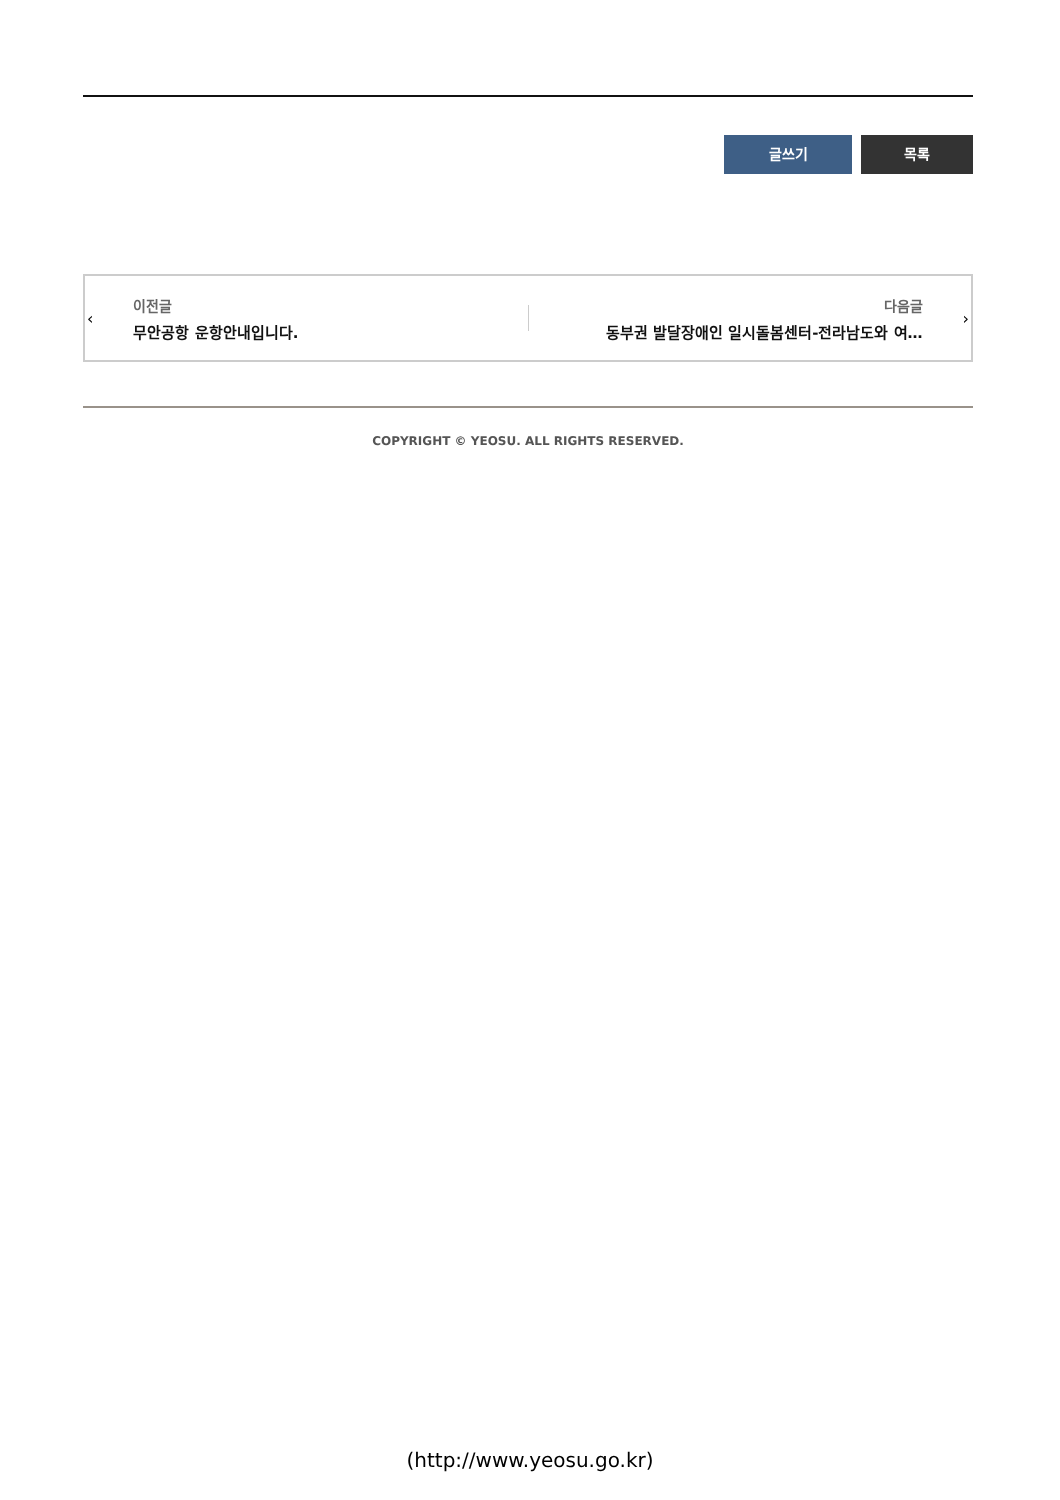글쓰기 목록
‹
이전글
무안공항 운항안내입니다.
다음글
동부권 발달장애인 일시돌봄센터-전라남도와 여…
›
COPYRIGHT © YEOSU. ALL RIGHTS RESERVED.
(http://www.yeosu.go.kr)